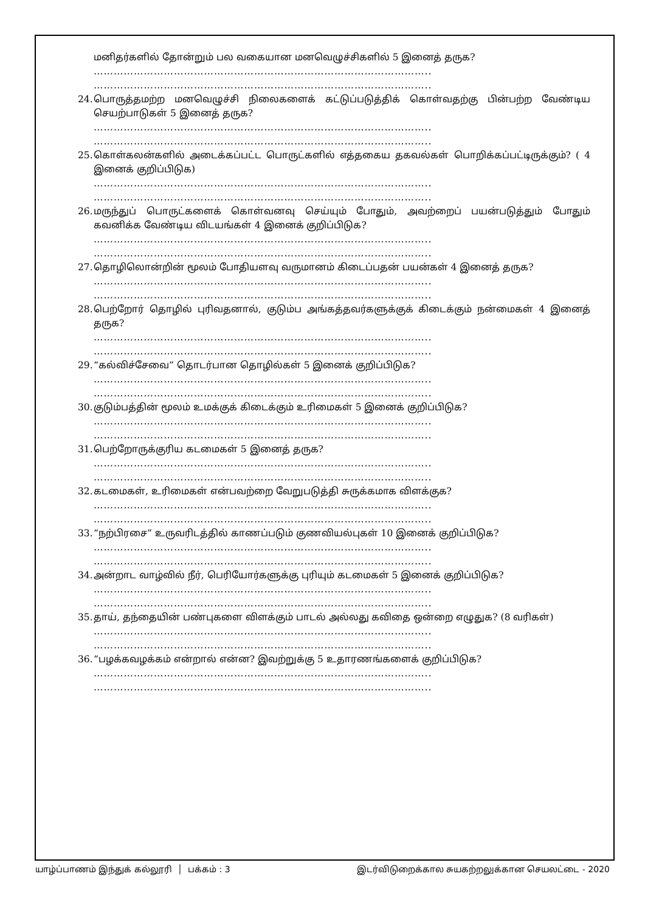மனிதர்களில் தோன்றும் பல வகையான மனவெழுச்சிகளில் 5 இனைத் தருக?
………………………………………………………………………………………..
………………………………………………………………………………………..
24. பொருத்தமற்ற மனவெழுச்சி நிலைகளைக் கட்டுப்படுத்திக் கொள்வதற்கு பின்பற்ற வேண்டிய செயற்பாடுகள் 5 இனைத் தருக?
………………………………………………………………………………………..
………………………………………………………………………………………..
25. கொள்கலன்களில் அடைக்கப்பட்ட பொருட்களில் எத்தகைய தகவல்கள் பொறிக்கப்பட்டிருக்கும்? ( 4 இனைக் குறிப்பிடுக)
………………………………………………………………………………………..
………………………………………………………………………………………..
26. மருந்துப் பொருட்களைக் கொள்வனவு செய்யும் போதும், அவற்றைப் பயன்படுத்தும் போதும் கவனிக்க வேண்டிய விடயங்கள் 4 இனைக் குறிப்பிடுக?
………………………………………………………………………………………..
………………………………………………………………………………………..
27. தொழிலொன்றின் மூலம் போதியளவு வருமானம் கிடைப்பதன் பயன்கள் 4 இனைத் தருக?
………………………………………………………………………………………..
………………………………………………………………………………………..
28. பெற்றோர் தொழில் புரிவதனால், குடும்ப அங்கத்தவர்களுக்குக் கிடைக்கும் நன்மைகள் 4 இனைத் தருக?
………………………………………………………………………………………..
………………………………………………………………………………………..
29. “கல்விச்சேவை” தொடர்பான தொழில்கள் 5 இனைக் குறிப்பிடுக?
………………………………………………………………………………………..
………………………………………………………………………………………..
30. குடும்பத்தின் மூலம் உமக்குக் கிடைக்கும் உரிமைகள் 5 இனைக் குறிப்பிடுக?
………………………………………………………………………………………..
………………………………………………………………………………………..
31. பெற்றோருக்குரிய கடமைகள் 5 இனைத் தருக?
………………………………………………………………………………………..
………………………………………………………………………………………..
32. கடமைகள், உரிமைகள் என்பவற்றை வேறுபடுத்தி சுருக்கமாக விளக்குக?
………………………………………………………………………………………..
………………………………………………………………………………………..
33. “நற்பிரசை” உருவரிடத்தில் காணப்படும் குணவியல்புகள் 10 இனைக் குறிப்பிடுக?
………………………………………………………………………………………..
………………………………………………………………………………………..
34. அன்றாட வாழ்வில் நீர், பெரியோர்களுக்கு புரியும் கடமைகள் 5 இனைக் குறிப்பிடுக?
………………………………………………………………………………………..
………………………………………………………………………………………..
35. தாய், தந்தையின் பண்புகளை விளக்கும் பாடல் அல்லது கவிதை ஒன்றை எழுதுக? (8 வரிகள்)
………………………………………………………………………………………..
………………………………………………………………………………………..
36. “பழக்கவழக்கம் என்றால் என்ன? இவற்றுக்கு 5 உதாரணங்களைக் குறிப்பிடுக?
………………………………………………………………………………………..
………………………………………………………………………………………..
யாழ்ப்பாணம் இந்துக் கல்லூரி │ பக்கம் : 3 இடர்விடுறைக்கால சுயகற்றலுக்கான செயலட்டை - 2020